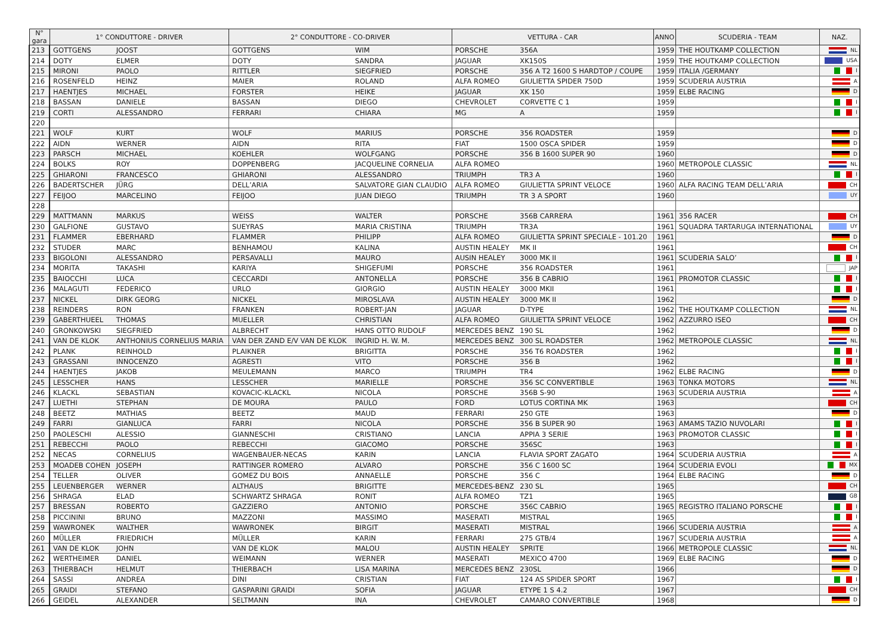| N° gara | 1° CONDUTTORE - DRIVER | | 2° CONDUTTORE - CO-DRIVER | | VETTURA - CAR | | ANNO | SCUDERIA - TEAM | NAZ. |
| --- | --- | --- | --- | --- | --- | --- | --- | --- | --- |
| 213 | GOTTGENS | JOOST | GOTTGENS | WIM | PORSCHE | 356A | 1959 | THE HOUTKAMP COLLECTION | NL |
| 214 | DOTY | ELMER | DOTY | SANDRA | JAGUAR | XK150S | 1959 | THE HOUTKAMP COLLECTION | USA |
| 215 | MIRONI | PAOLO | RITTLER | SIEGFRIED | PORSCHE | 356 A T2 1600 S HARDTOP / COUPE | 1959 | ITALIA /GERMANY | I |
| 216 | ROSENFELD | HEINZ | MAIER | ROLAND | ALFA ROMEO | GIULIETTA SPIDER 750D | 1959 | SCUDERIA AUSTRIA | A |
| 217 | HAENTJES | MICHAEL | FORSTER | HEIKE | JAGUAR | XK 150 | 1959 | ELBE RACING | D |
| 218 | BASSAN | DANIELE | BASSAN | DIEGO | CHEVROLET | CORVETTE C 1 | 1959 | | I |
| 219 | CORTI | ALESSANDRO | FERRARI | CHIARA | MG | A | 1959 | | I |
| 220 | | | | | | | | | |
| 221 | WOLF | KURT | WOLF | MARIUS | PORSCHE | 356 ROADSTER | 1959 | | D |
| 222 | AIDN | WERNER | AIDN | RITA | FIAT | 1500 OSCA SPIDER | 1959 | | D |
| 223 | PARSCH | MICHAEL | KOEHLER | WOLFGANG | PORSCHE | 356 B 1600 SUPER 90 | 1960 | | D |
| 224 | BOLKS | ROY | DOPPENBERG | JACQUELINE CORNELIA | ALFA ROMEO | | 1960 | METROPOLE CLASSIC | NL |
| 225 | GHIARONI | FRANCESCO | GHIARONI | ALESSANDRO | TRIUMPH | TR3 A | 1960 | | I |
| 226 | BADERTSCHER | JÜRG | DELL’ARIA | SALVATORE GIAN CLAUDIO | ALFA ROMEO | GIULIETTA SPRINT VELOCE | 1960 | ALFA RACING TEAM DELL’ARIA | CH |
| 227 | FEIJOO | MARCELINO | FEIJOO | JUAN DIEGO | TRIUMPH | TR 3 A SPORT | 1960 | | UY |
| 228 | | | | | | | | | |
| 229 | MATTMANN | MARKUS | WEISS | WALTER | PORSCHE | 356B CARRERA | 1961 | 356 RACER | CH |
| 230 | GALFIONE | GUSTAVO | SUEYRAS | MARIA CRISTINA | TRIUMPH | TR3A | 1961 | SQUADRA TARTARUGA INTERNATIONAL | UY |
| 231 | FLAMMER | EBERHARD | FLAMMER | PHILIPP | ALFA ROMEO | GIULIETTA SPRINT SPECIALE - 101.20 | 1961 | | D |
| 232 | STUDER | MARC | BENHAMOU | KALINA | AUSTIN HEALEY | MK II | 1961 | | CH |
| 233 | BIGOLONI | ALESSANDRO | PERSAVALLI | MAURO | AUSIN HEALEY | 3000 MK II | 1961 | SCUDERIA SALO’ | I |
| 234 | MORITA | TAKASHI | KARIYA | SHIGEFUMI | PORSCHE | 356 ROADSTER | 1961 | | JAP |
| 235 | BAIOCCHI | LUCA | CECCARDI | ANTONELLA | PORSCHE | 356 B CABRIO | 1961 | PROMOTOR CLASSIC | I |
| 236 | MALAGUTI | FEDERICO | URLO | GIORGIO | AUSTIN HEALEY | 3000 MKII | 1961 | | I |
| 237 | NICKEL | DIRK GEORG | NICKEL | MIROSLAVA | AUSTIN HEALEY | 3000 MK II | 1962 | | D |
| 238 | REINDERS | RON | FRANKEN | ROBERT-JAN | JAGUAR | D-TYPE | 1962 | THE HOUTKAMP COLLECTION | NL |
| 239 | GABERTHUEEL | THOMAS | MUELLER | CHRISTIAN | ALFA ROMEO | GIULIETTA SPRINT VELOCE | 1962 | AZZURRO ISEO | CH |
| 240 | GRONKOWSKI | SIEGFRIED | ALBRECHT | HANS OTTO RUDOLF | MERCEDES BENZ | 190 SL | 1962 | | D |
| 241 | VAN DE KLOK | ANTHONIUS CORNELIUS MARIA | VAN DER ZAND E/V VAN DE KLOK | INGRID H. W. M. | MERCEDES BENZ | 300 SL ROADSTER | 1962 | METROPOLE CLASSIC | NL |
| 242 | PLANK | REINHOLD | PLAIKNER | BRIGITTA | PORSCHE | 356 T6 ROADSTER | 1962 | | I |
| 243 | GRASSANI | INNOCENZO | AGRESTI | VITO | PORSCHE | 356 B | 1962 | | I |
| 244 | HAENTJES | JAKOB | MEULEMANN | MARCO | TRIUMPH | TR4 | 1962 | ELBE RACING | D |
| 245 | LESSCHER | HANS | LESSCHER | MARIELLE | PORSCHE | 356 SC CONVERTIBLE | 1963 | TONKA MOTORS | NL |
| 246 | KLACKL | SEBASTIAN | KOVACIC-KLACKL | NICOLA | PORSCHE | 356B S-90 | 1963 | SCUDERIA AUSTRIA | A |
| 247 | LUETHI | STEPHAN | DE MOURA | PAULO | FORD | LOTUS CORTINA MK | 1963 | | CH |
| 248 | BEETZ | MATHIAS | BEETZ | MAUD | FERRARI | 250 GTE | 1963 | | D |
| 249 | FARRI | GIANLUCA | FARRI | NICOLA | PORSCHE | 356 B SUPER 90 | 1963 | AMAMS TAZIO NUVOLARI | I |
| 250 | PAOLESCHI | ALESSIO | GIANNESCHI | CRISTIANO | LANCIA | APPIA 3 SERIE | 1963 | PROMOTOR CLASSIC | I |
| 251 | REBECCHI | PAOLO | REBECCHI | GIACOMO | PORSCHE | 356SC | 1963 | | I |
| 252 | NECAS | CORNELIUS | WAGENBAUER-NECAS | KARIN | LANCIA | FLAVIA SPORT ZAGATO | 1964 | SCUDERIA AUSTRIA | A |
| 253 | MOADEB COHEN | JOSEPH | RATTINGER ROMERO | ALVARO | PORSCHE | 356 C 1600 SC | 1964 | SCUDERIA EVOLI | MX |
| 254 | TELLER | OLIVER | GOMEZ DU BOIS | ANNAELLE | PORSCHE | 356 C | 1964 | ELBE RACING | D |
| 255 | LEUENBERGER | WERNER | ALTHAUS | BRIGITTE | MERCEDES-BENZ | 230 SL | 1965 | | CH |
| 256 | SHRAGA | ELAD | SCHWARTZ SHRAGA | RONIT | ALFA ROMEO | TZ1 | 1965 | | GB |
| 257 | BRESSAN | ROBERTO | GAZZIERO | ANTONIO | PORSCHE | 356C CABRIO | 1965 | REGISTRO ITALIANO PORSCHE | I |
| 258 | PICCININI | BRUNO | MAZZONI | MASSIMO | MASERATI | MISTRAL | 1965 | | I |
| 259 | WAWRONEK | WALTHER | WAWRONEK | BIRGIT | MASERATI | MISTRAL | 1966 | SCUDERIA AUSTRIA | A |
| 260 | MÜLLER | FRIEDRICH | MÜLLER | KARIN | FERRARI | 275 GTB/4 | 1967 | SCUDERIA AUSTRIA | A |
| 261 | VAN DE KLOK | JOHN | VAN DE KLOK | MALOU | AUSTIN HEALEY | SPRITE | 1966 | METROPOLE CLASSIC | NL |
| 262 | WERTHEIMER | DANIEL | WEIMANN | WERNER | MASERATI | MEXICO 4700 | 1969 | ELBE RACING | D |
| 263 | THIERBACH | HELMUT | THIERBACH | LISA MARINA | MERCEDES BENZ | 230SL | 1966 | | D |
| 264 | SASSI | ANDREA | DINI | CRISTIAN | FIAT | 124 AS SPIDER SPORT | 1967 | | I |
| 265 | GRAIDI | STEFANO | GASPARINI GRAIDI | SOFIA | JAGUAR | ETYPE 1 S 4.2 | 1967 | | CH |
| 266 | GEIDEL | ALEXANDER | SELTMANN | INA | CHEVROLET | CAMARO CONVERTIBLE | 1968 | | D |